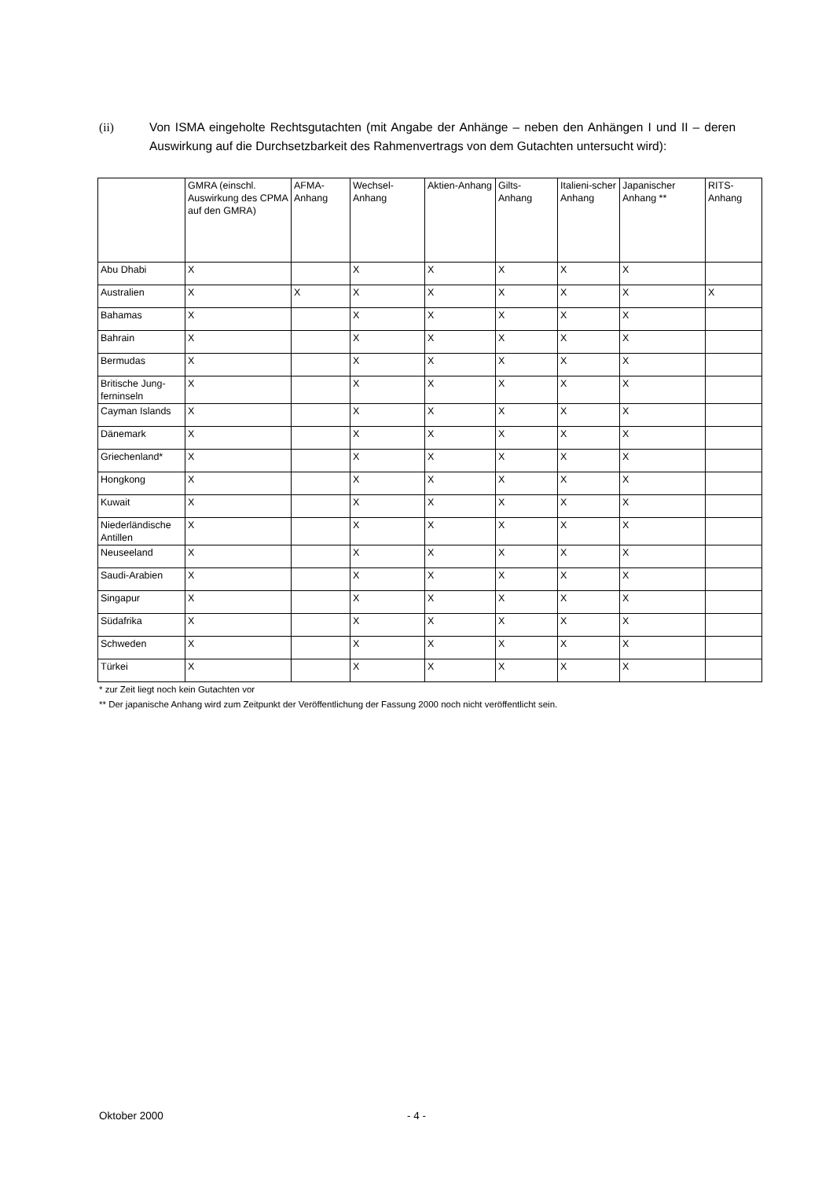(ii) Von ISMA eingeholte Rechtsgutachten (mit Angabe der Anhänge – neben den Anhängen I und II – deren Auswirkung auf die Durchsetzbarkeit des Rahmenvertrags von dem Gutachten untersucht wird):
| | GMRA (einschl. Auswirkung des CPMA auf den GMRA) | AFMA-Anhang | Wechsel-Anhang | Aktien-Anhang | Gilts-Anhang | Italieni-scher Anhang | Japanischer Anhang ** | RITS-Anhang |
| --- | --- | --- | --- | --- | --- | --- | --- | --- |
| Abu Dhabi | X | | X | X | X | X | X | |
| Australien | X | X | X | X | X | X | X | X |
| Bahamas | X | | X | X | X | X | X | |
| Bahrain | X | | X | X | X | X | X | |
| Bermudas | X | | X | X | X | X | X | |
| Britische Jung-ferninseln | X | | X | X | X | X | X | |
| Cayman Islands | X | | X | X | X | X | X | |
| Dänemark | X | | X | X | X | X | X | |
| Griechenland* | X | | X | X | X | X | X | |
| Hongkong | X | | X | X | X | X | X | |
| Kuwait | X | | X | X | X | X | X | |
| Niederländische Antillen | X | | X | X | X | X | X | |
| Neuseeland | X | | X | X | X | X | X | |
| Saudi-Arabien | X | | X | X | X | X | X | |
| Singapur | X | | X | X | X | X | X | |
| Südafrika | X | | X | X | X | X | X | |
| Schweden | X | | X | X | X | X | X | |
| Türkei | X | | X | X | X | X | X | |
* zur Zeit liegt noch kein Gutachten vor
** Der japanische Anhang wird zum Zeitpunkt der Veröffentlichung der Fassung 2000 noch nicht veröffentlicht sein.
Oktober 2000 - 4 -